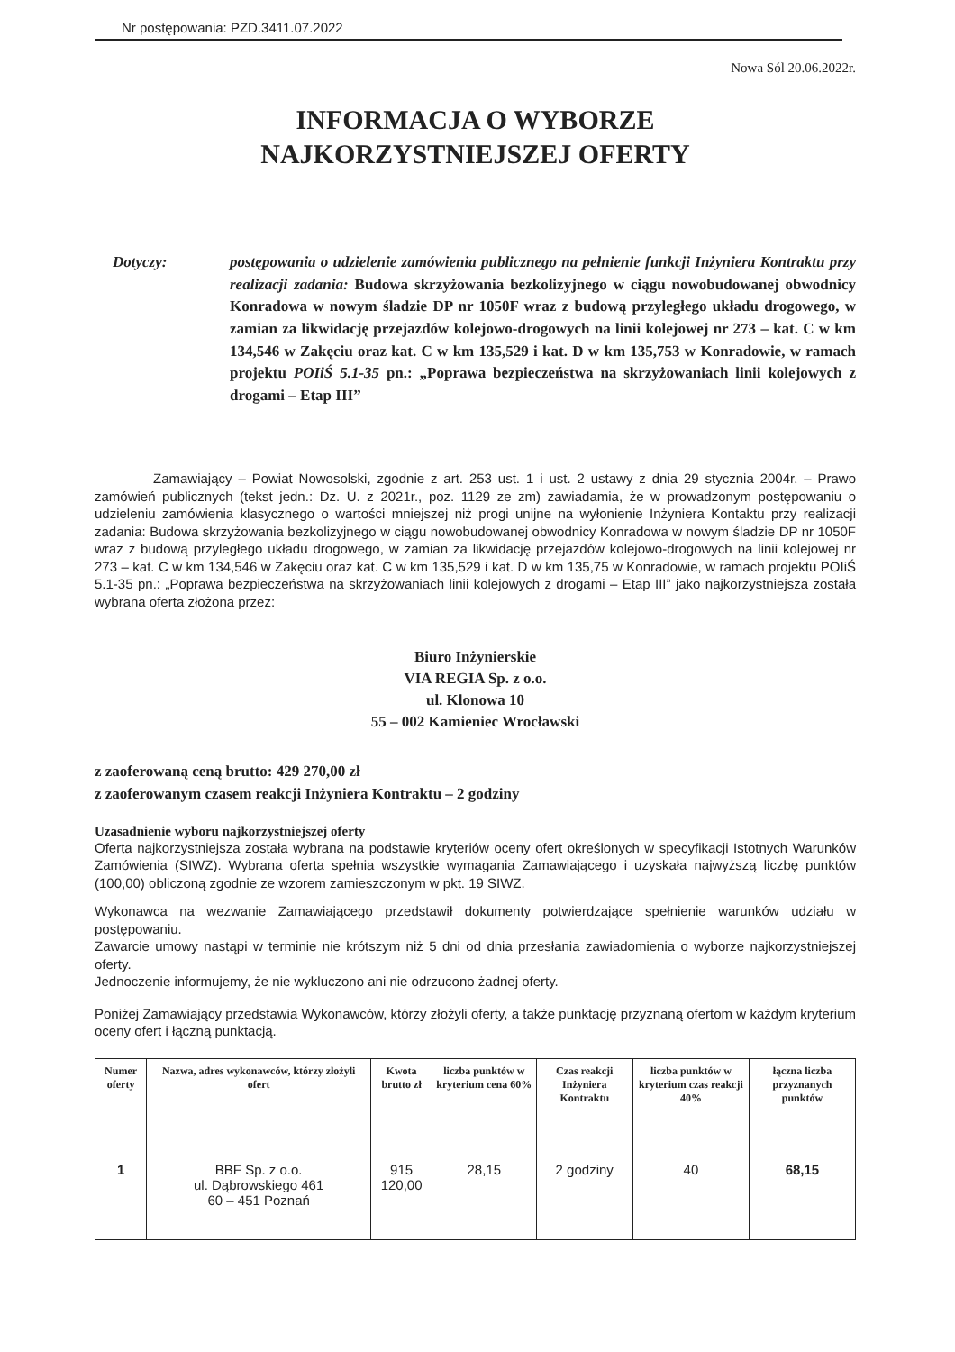Nr postępowania: PZD.3411.07.2022
Nowa Sól 20.06.2022r.
INFORMACJA O WYBORZE
NAJKORZYSTNIEJSZEJ OFERTY
Dotyczy: postępowania o udzielenie zamówienia publicznego na pełnienie funkcji Inżyniera Kontraktu przy realizacji zadania: Budowa skrzyżowania bezkolizyjnego w ciągu nowobudowanej obwodnicy Konradowa w nowym śladzie DP nr 1050F wraz z budową przyległego układu drogowego, w zamian za likwidację przejazdów kolejowo-drogowych na linii kolejowej nr 273 – kat. C w km 134,546 w Zakęciu oraz kat. C w km 135,529 i kat. D w km 135,753 w Konradowie, w ramach projektu POIiŚ 5.1-35 pn.: „Poprawa bezpieczeństwa na skrzyżowaniach linii kolejowych z drogami – Etap III”
Zamawiający – Powiat Nowosolski, zgodnie z art. 253 ust. 1 i ust. 2 ustawy z dnia 29 stycznia 2004r. – Prawo zamówień publicznych (tekst jedn.: Dz. U. z 2021r., poz. 1129 ze zm) zawiadamia, że w prowadzonym postępowaniu o udzieleniu zamówienia klasycznego o wartości mniejszej niż progi unijne na wyłonienie Inżyniera Kontaktu przy realizacji zadania: Budowa skrzyżowania bezkolizyjnego w ciągu nowobudowanej obwodnicy Konradowa w nowym śladzie DP nr 1050F wraz z budową przyległego układu drogowego, w zamian za likwidację przejazdów kolejowo-drogowych na linii kolejowej nr 273 – kat. C w km 134,546 w Zakęciu oraz kat. C w km 135,529 i kat. D w km 135,75 w Konradowie, w ramach projektu POIiŚ 5.1-35 pn.: „Poprawa bezpieczeństwa na skrzyżowaniach linii kolejowych z drogami – Etap III” jako najkorzystniejsza została wybrana oferta złożona przez:
Biuro Inżynierskie
VIA REGIA Sp. z o.o.
ul. Klonowa 10
55 – 002 Kamieniec Wrocławski
z zaoferowaną ceną brutto: 429 270,00 zł
z zaoferowanym czasem reakcji Inżyniera Kontraktu – 2 godziny
Uzasadnienie wyboru najkorzystniejszej oferty
Oferta najkorzystniejsza została wybrana na podstawie kryteriów oceny ofert określonych w specyfikacji Istotnych Warunków Zamówienia (SIWZ). Wybrana oferta spełnia wszystkie wymagania Zamawiającego i uzyskała najwyższą liczbę punktów (100,00) obliczoną zgodnie ze wzorem zamieszczonym w pkt. 19 SIWZ.
Wykonawca na wezwanie Zamawiającego przedstawił dokumenty potwierdzające spełnienie warunków udziału w postępowaniu.
Zawarcie umowy nastąpi w terminie nie krótszym niż 5 dni od dnia przesłania zawiadomienia o wyborze najkorzystniejszej oferty.
Jednoczenie informujemy, że nie wykluczono ani nie odrzucono żadnej oferty.
Poniżej Zamawiający przedstawia Wykonawców, którzy złożyli oferty, a także punktację przyznaną ofertom w każdym kryterium oceny ofert i łączną punktacją.
| Numer oferty | Nazwa, adres wykonawców, którzy złożyli ofert | Kwota brutto zł | liczba punktów w kryterium cena 60% | Czas reakcji Inżyniera Kontraktu | liczba punktów w kryterium czas reakcji 40% | łączna liczba przyznanych punktów |
| --- | --- | --- | --- | --- | --- | --- |
| 1 | BBF Sp. z o.o. ul. Dąbrowskiego 461 60 – 451 Poznań | 915 120,00 | 28,15 | 2 godziny | 40 | 68,15 |